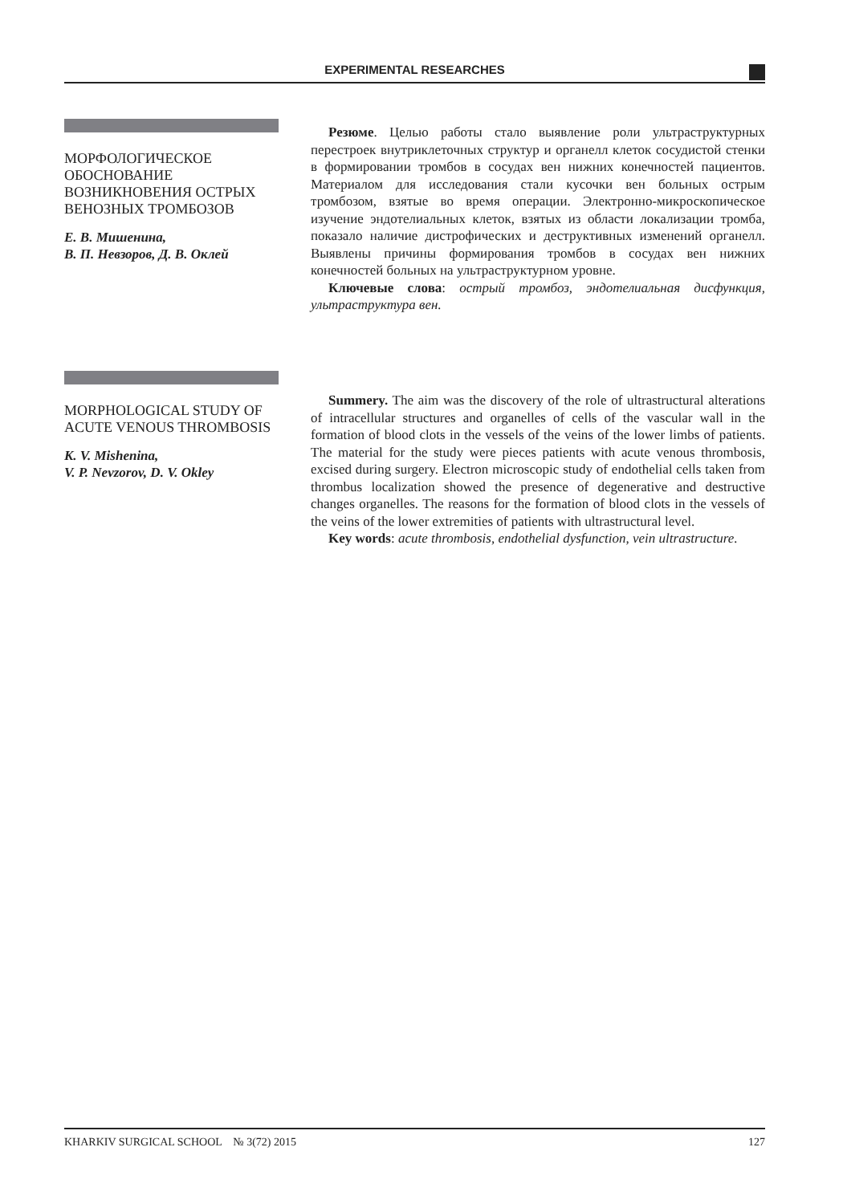EXPERIMENTAL RESEARCHES
МОРФОЛОГИЧЕСКОЕ ОБОСНОВАНИЕ ВОЗНИКНОВЕНИЯ ОСТРЫХ ВЕНОЗНЫХ ТРОМБОЗОВ
Е. В. Мишенина,
В. П. Невзоров, Д. В. Оклей
Резюме. Целью работы стало выявление роли ультраструктурных перестроек внутриклеточных структур и органелл клеток сосудистой стенки в формировании тромбов в сосудах вен нижних конечностей пациентов. Материалом для исследования стали кусочки вен больных острым тромбозом, взятые во время операции. Электронно-микроскопическое изучение эндотелиальных клеток, взятых из области локализации тромба, показало наличие дистрофических и деструктивных изменений органелл. Выявлены причины формирования тромбов в сосудах вен нижних конечностей больных на ультраструктурном уровне.
Ключевые слова: острый тромбоз, эндотелиальная дисфункция, ультраструктура вен.
MORPHOLOGICAL STUDY OF ACUTE VENOUS THROMBOSIS
K. V. Mishenina,
V. P. Nevzorov, D. V. Okley
Summery. The aim was the discovery of the role of ultrastructural alterations of intracellular structures and organelles of cells of the vascular wall in the formation of blood clots in the vessels of the veins of the lower limbs of patients. The material for the study were pieces patients with acute venous thrombosis, excised during surgery. Electron microscopic study of endothelial cells taken from thrombus localization showed the presence of degenerative and destructive changes organelles. The reasons for the formation of blood clots in the vessels of the veins of the lower extremities of patients with ultrastructural level.
Key words: acute thrombosis, endothelial dysfunction, vein ultrastructure.
KHARKIV SURGICAL SCHOOL № 3(72) 2015 127